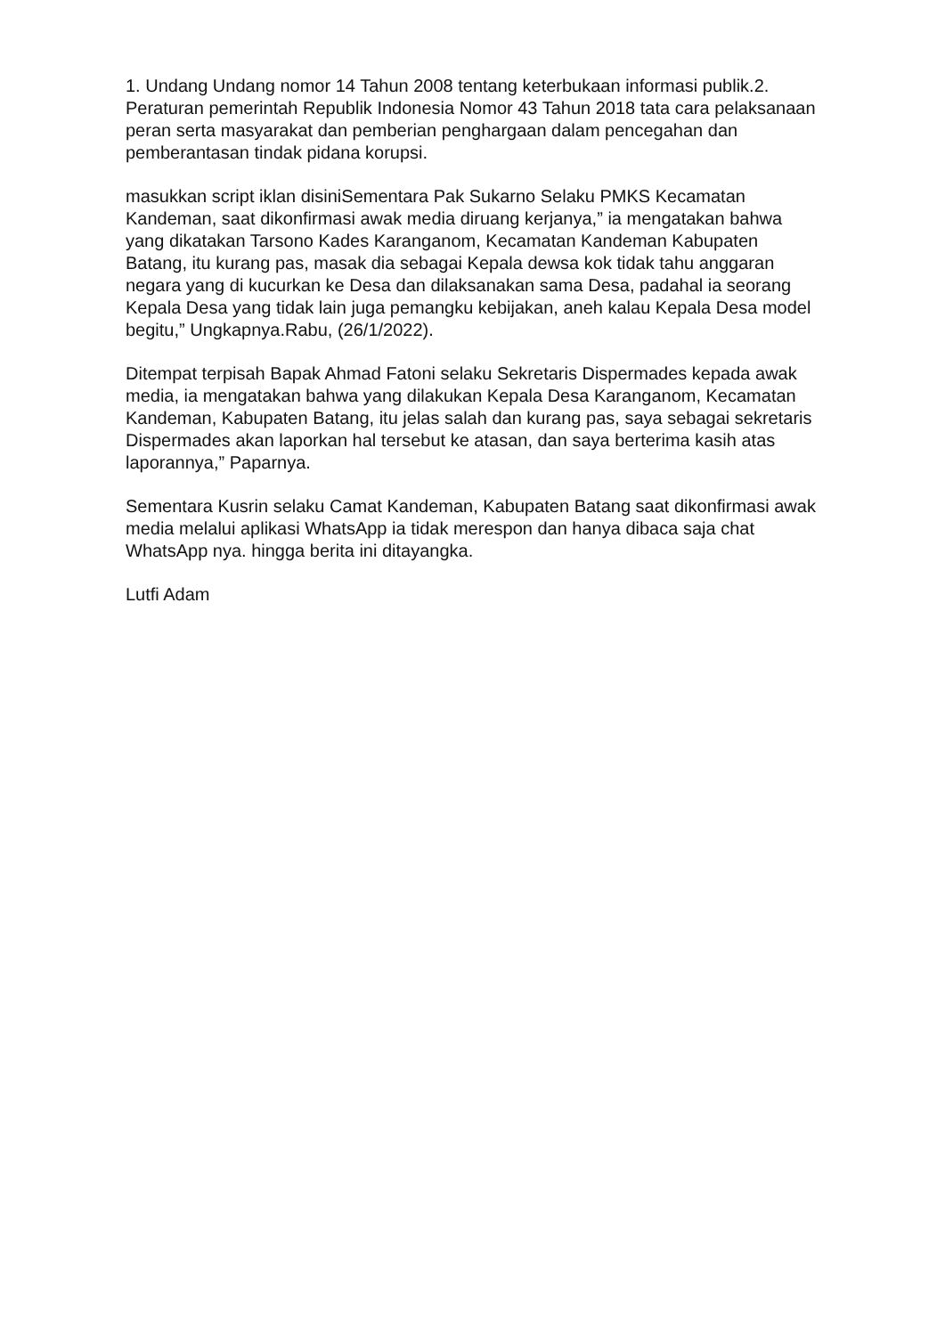1. Undang Undang nomor 14 Tahun 2008 tentang keterbukaan informasi publik.2. Peraturan pemerintah Republik Indonesia Nomor 43 Tahun 2018 tata cara pelaksanaan peran serta masyarakat dan pemberian penghargaan dalam pencegahan dan pemberantasan tindak pidana korupsi.
masukkan script iklan disiniSementara Pak Sukarno Selaku PMKS Kecamatan Kandeman, saat dikonfirmasi awak media diruang kerjanya,” ia mengatakan bahwa yang dikatakan Tarsono Kades Karanganom, Kecamatan Kandeman Kabupaten Batang, itu kurang pas, masak dia sebagai Kepala dewsa kok tidak tahu anggaran negara yang di kucurkan ke Desa dan dilaksanakan sama Desa, padahal ia seorang Kepala Desa yang tidak lain juga pemangku kebijakan, aneh kalau Kepala Desa model begitu,” Ungkapnya.Rabu, (26/1/2022).
Ditempat terpisah Bapak Ahmad Fatoni selaku Sekretaris Dispermades kepada awak media, ia mengatakan bahwa yang dilakukan Kepala Desa Karanganom, Kecamatan Kandeman, Kabupaten Batang, itu jelas salah dan kurang pas, saya sebagai sekretaris Dispermades akan laporkan hal tersebut ke atasan, dan saya berterima kasih atas laporannya,” Paparnya.
Sementara Kusrin selaku Camat Kandeman, Kabupaten Batang saat dikonfirmasi awak media melalui aplikasi WhatsApp ia tidak merespon dan hanya dibaca saja chat WhatsApp nya. hingga berita ini ditayangka.
Lutfi Adam